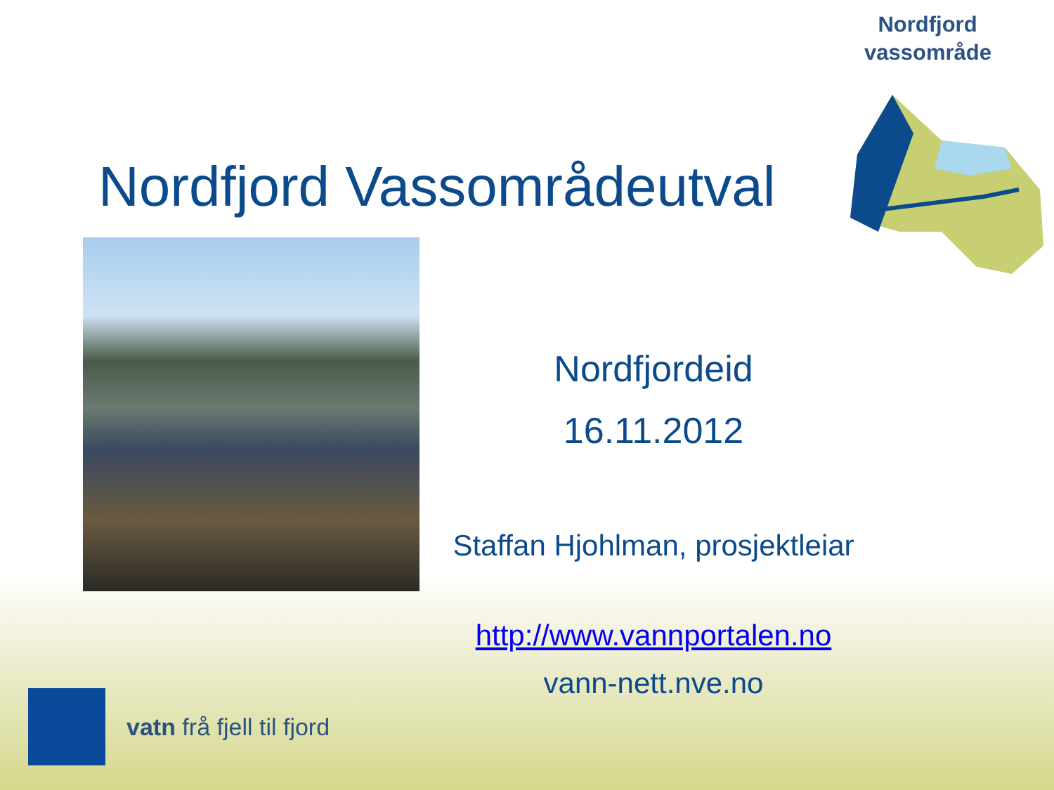Nordfjord
vassområde
Nordfjord Vassområdeutval
Nordfjordeid
16.11.2012
Staffan Hjohlman, prosjektleiar
http://www.vannportalen.no
vann-nett.nve.no
vatn frå fjell til fjord